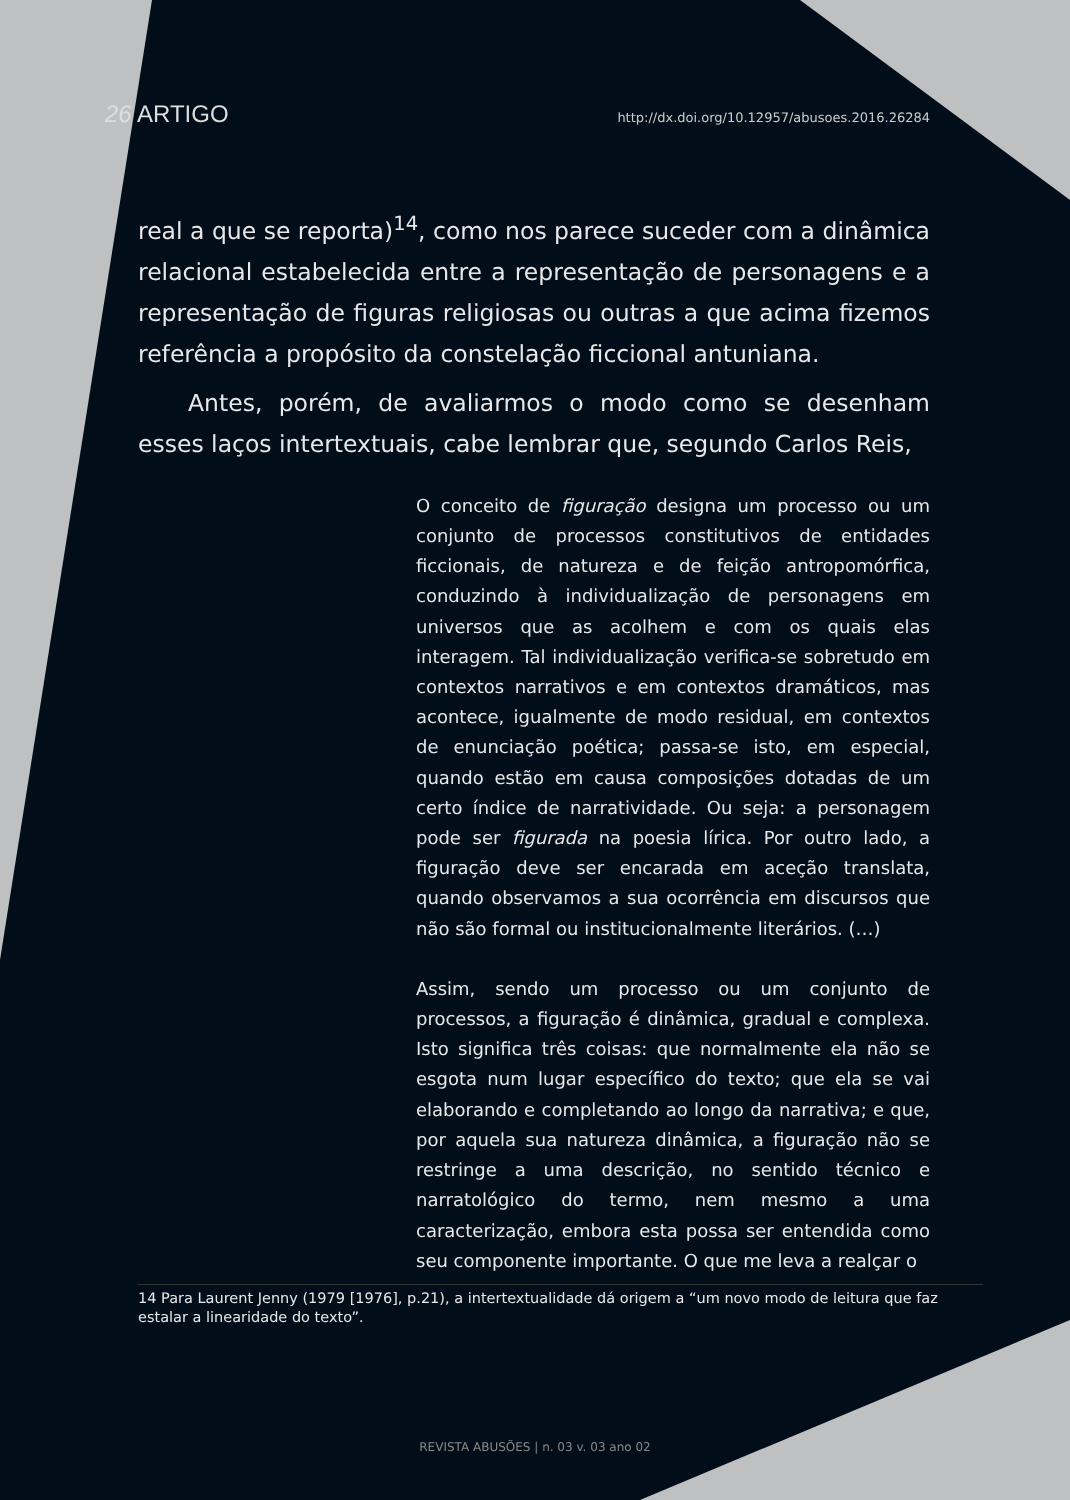26 ARTIGO http://dx.doi.org/10.12957/abusoes.2016.26284
real a que se reporta)<sup>14</sup>, como nos parece suceder com a dinâmica relacional estabelecida entre a representação de personagens e a representação de figuras religiosas ou outras a que acima fizemos referência a propósito da constelação ficcional antuniana.
Antes, porém, de avaliarmos o modo como se desenham esses laços intertextuais, cabe lembrar que, segundo Carlos Reis,
O conceito de figuração designa um processo ou um conjunto de processos constitutivos de entidades ficcionais, de natureza e de feição antropomórfica, conduzindo à individualização de personagens em universos que as acolhem e com os quais elas interagem. Tal individualização verifica-se sobretudo em contextos narrativos e em contextos dramáticos, mas acontece, igualmente de modo residual, em contextos de enunciação poética; passa-se isto, em especial, quando estão em causa composições dotadas de um certo índice de narratividade. Ou seja: a personagem pode ser figurada na poesia lírica. Por outro lado, a figuração deve ser encarada em aceção translata, quando observamos a sua ocorrência em discursos que não são formal ou institucionalmente literários. (…)
Assim, sendo um processo ou um conjunto de processos, a figuração é dinâmica, gradual e complexa. Isto significa três coisas: que normalmente ela não se esgota num lugar específico do texto; que ela se vai elaborando e completando ao longo da narrativa; e que, por aquela sua natureza dinâmica, a figuração não se restringe a uma descrição, no sentido técnico e narratológico do termo, nem mesmo a uma caracterização, embora esta possa ser entendida como seu componente importante. O que me leva a realçar o
14 Para Laurent Jenny (1979 [1976], p.21), a intertextualidade dá origem a “um novo modo de leitura que faz estalar a linearidade do texto”.
REVISTA ABUSÕES | n. 03 v. 03 ano 02